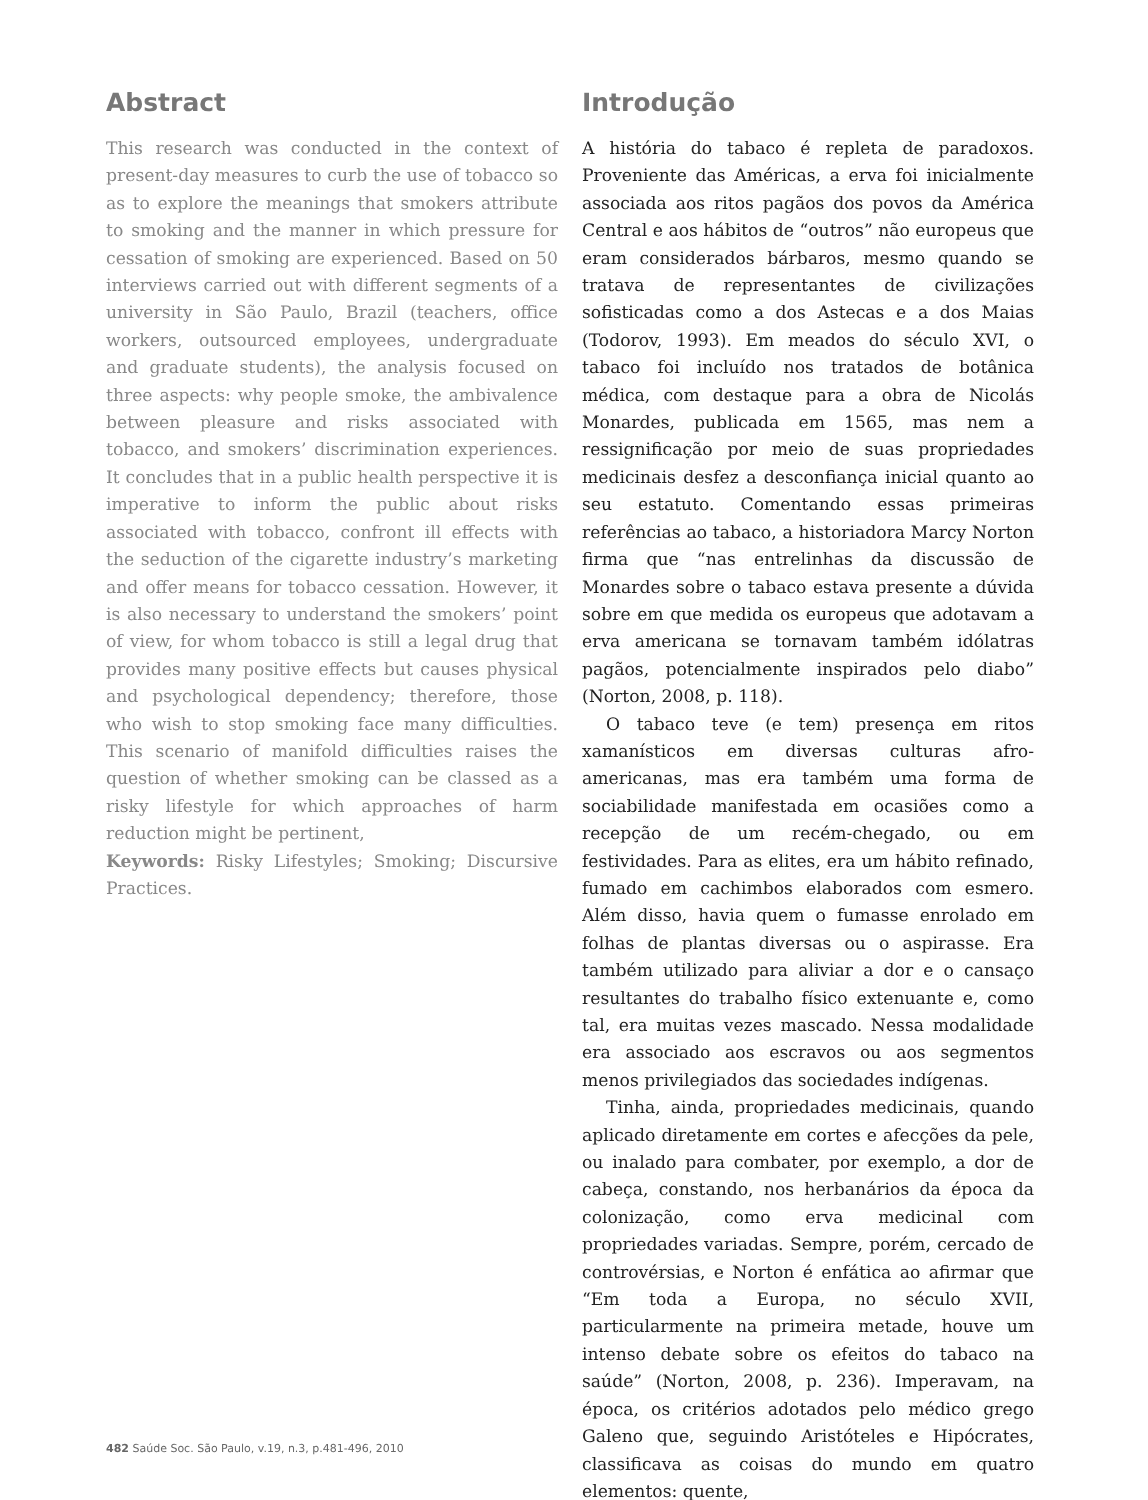Abstract
This research was conducted in the context of present-day measures to curb the use of tobacco so as to explore the meanings that smokers attribute to smoking and the manner in which pressure for cessation of smoking are experienced. Based on 50 interviews carried out with different segments of a university in São Paulo, Brazil (teachers, office workers, outsourced employees, undergraduate and graduate students), the analysis focused on three aspects: why people smoke, the ambivalence between pleasure and risks associated with tobacco, and smokers’ discrimination experiences. It concludes that in a public health perspective it is imperative to inform the public about risks associated with tobacco, confront ill effects with the seduction of the cigarette industry’s marketing and offer means for tobacco cessation. However, it is also necessary to understand the smokers’ point of view, for whom tobacco is still a legal drug that provides many positive effects but causes physical and psychological dependency; therefore, those who wish to stop smoking face many difficulties. This scenario of manifold difficulties raises the question of whether smoking can be classed as a risky lifestyle for which approaches of harm reduction might be pertinent,
Keywords: Risky Lifestyles; Smoking; Discursive Practices.
Introdução
A história do tabaco é repleta de paradoxos. Proveniente das Américas, a erva foi inicialmente associada aos ritos pagãos dos povos da América Central e aos hábitos de “outros” não europeus que eram considerados bárbaros, mesmo quando se tratava de representantes de civilizações sofisticadas como a dos Astecas e a dos Maias (Todorov, 1993). Em meados do século XVI, o tabaco foi incluído nos tratados de botânica médica, com destaque para a obra de Nicolás Monardes, publicada em 1565, mas nem a ressignificação por meio de suas propriedades medicinais desfez a desconfiança inicial quanto ao seu estatuto. Comentando essas primeiras referências ao tabaco, a historiadora Marcy Norton firma que “nas entrelinhas da discussão de Monardes sobre o tabaco estava presente a dúvida sobre em que medida os europeus que adotavam a erva americana se tornavam também idólatras pagãos, potencialmente inspirados pelo diabo” (Norton, 2008, p. 118).
O tabaco teve (e tem) presença em ritos xamanísticos em diversas culturas afro-americanas, mas era também uma forma de sociabilidade manifestada em ocasiões como a recepção de um recém-chegado, ou em festividades. Para as elites, era um hábito refinado, fumado em cachimbos elaborados com esmero. Além disso, havia quem o fumasse enrolado em folhas de plantas diversas ou o aspirasse. Era também utilizado para aliviar a dor e o cansaço resultantes do trabalho físico extenuante e, como tal, era muitas vezes mascado. Nessa modalidade era associado aos escravos ou aos segmentos menos privilegiados das sociedades indígenas.
Tinha, ainda, propriedades medicinais, quando aplicado diretamente em cortes e afecções da pele, ou inalado para combater, por exemplo, a dor de cabeça, constando, nos herbanários da época da colonização, como erva medicinal com propriedades variadas. Sempre, porém, cercado de controvérsias, e Norton é enfática ao afirmar que “Em toda a Europa, no século XVII, particularmente na primeira metade, houve um intenso debate sobre os efeitos do tabaco na saúde” (Norton, 2008, p. 236). Imperavam, na época, os critérios adotados pelo médico grego Galeno que, seguindo Aristóteles e Hipócrates, classificava as coisas do mundo em quatro elementos: quente,
482 Saúde Soc. São Paulo, v.19, n.3, p.481-496, 2010